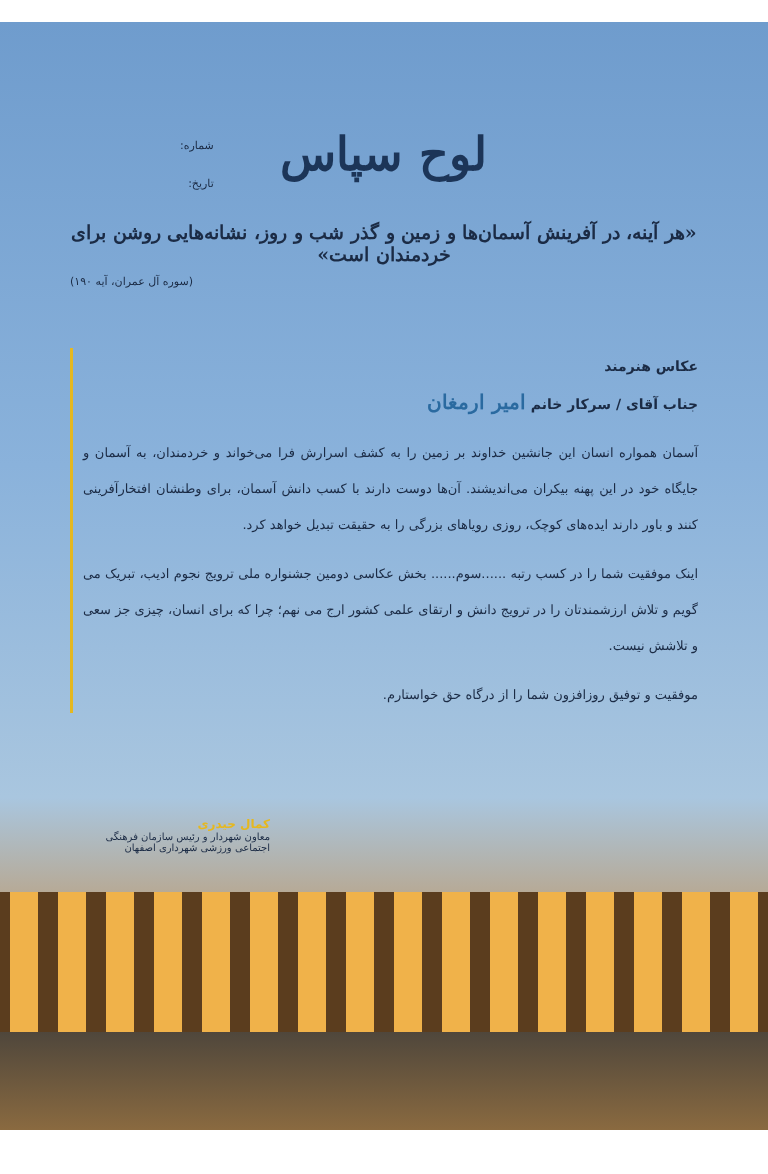شماره:
تاریخ:
لوح سپاس
«هر آینه، در آفرینش آسمان‌ها و زمین و گذر شب و روز، نشانه‌هایی روشن برای خردمندان است»
(سوره آل عمران، آیه ۱۹۰)
عکاس هنرمند
جناب آقای / سرکار خانم امیر ارمغان
آسمان همواره انسان این جانشین خداوند بر زمین را به کشف اسرارش فرا می‌خواند و خردمندان، به آسمان و جایگاه خود در این پهنه بیکران می‌اندیشند. آن‌ها دوست دارند با کسب دانش آسمان، برای وطنشان افتخارآفرینی کنند و باور دارند ایده‌های کوچک، روزی رویاهای بزرگی را به حقیقت تبدیل خواهد کرد.
اینک موفقیت شما را در کسب رتبه ......سوم...... بخش عکاسی دومین جشنواره ملی ترویج نجوم ادیب، تبریک می گویم و تلاش ارزشمندتان را در ترویج دانش و ارتقای علمی کشور ارج می نهم؛ چرا که برای انسان، چیزی جز سعی و تلاشش نیست.
موفقیت و توفیق روزافزون شما را از درگاه حق خواستارم.
کمال حیدری
معاون شهردار و رئیس سازمان فرهنگی اجتماعی ورزشی شهرداری اصفهان